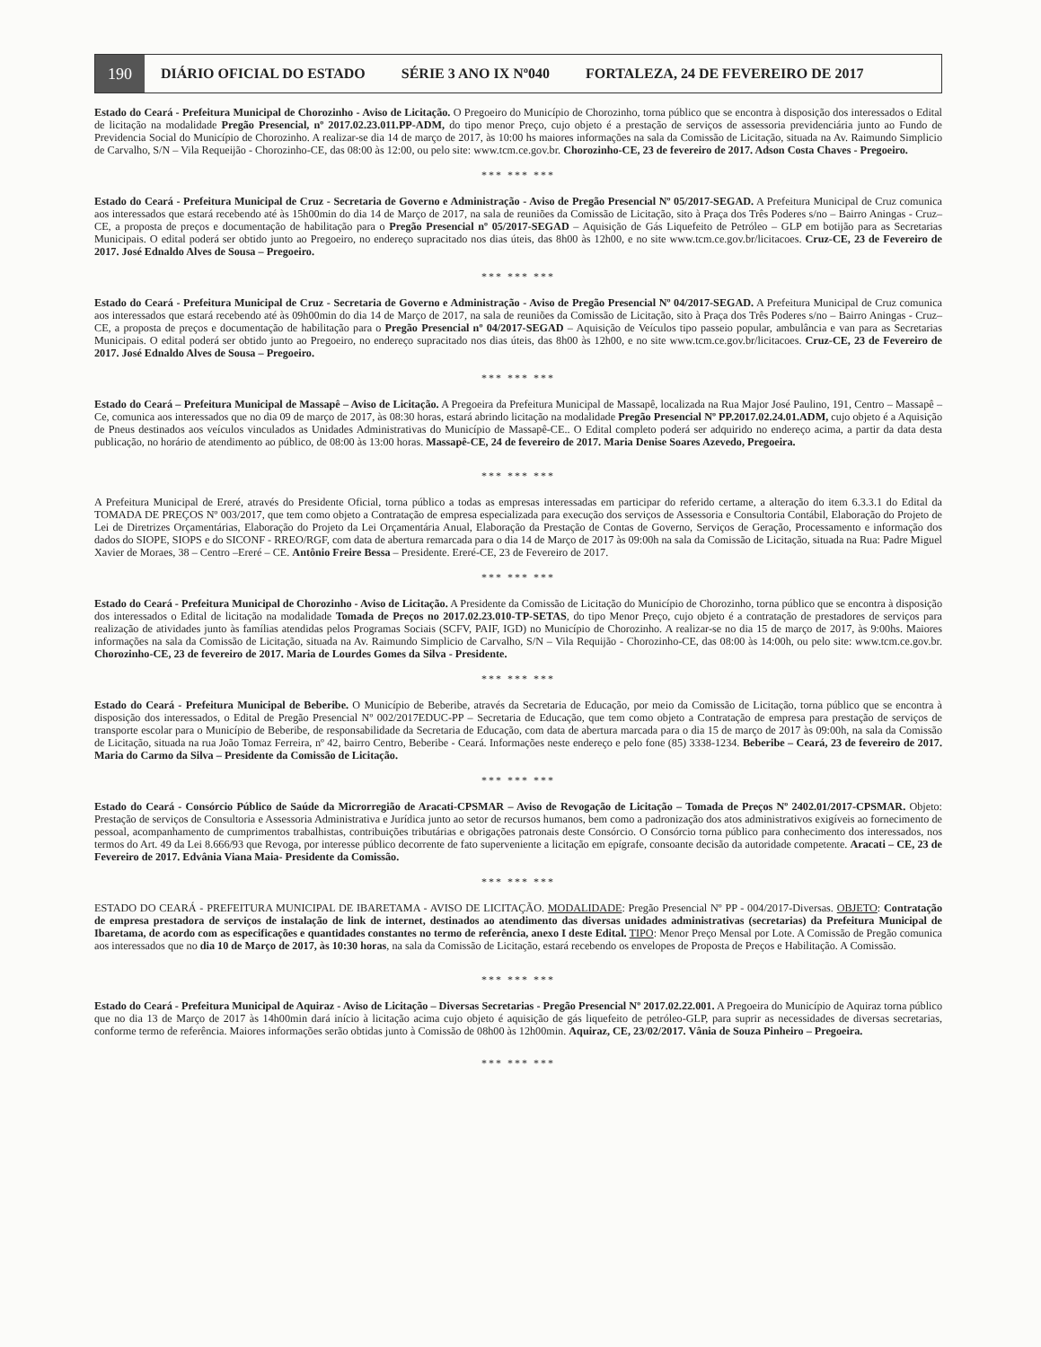190
DIÁRIO OFICIAL DO ESTADO SÉRIE 3 ANO IX Nº040 FORTALEZA, 24 DE FEVEREIRO DE 2017
Estado do Ceará - Prefeitura Municipal de Chorozinho - Aviso de Licitação. O Pregoeiro do Município de Chorozinho, torna público que se encontra à disposição dos interessados o Edital de licitação na modalidade Pregão Presencial, nº 2017.02.23.011.PP-ADM, do tipo menor Preço, cujo objeto é a prestação de serviços de assessoria previdenciária junto ao Fundo de Previdencia Social do Município de Chorozinho. A realizar-se dia 14 de março de 2017, às 10:00 hs maiores informações na sala da Comissão de Licitação, situada na Av. Raimundo Simplicio de Carvalho, S/N – Vila Requeijão - Chorozinho-CE, das 08:00 às 12:00, ou pelo site: www.tcm.ce.gov.br. Chorozinho-CE, 23 de fevereiro de 2017. Adson Costa Chaves - Pregoeiro.
*** *** ***
Estado do Ceará - Prefeitura Municipal de Cruz - Secretaria de Governo e Administração - Aviso de Pregão Presencial Nº 05/2017-SEGAD. A Prefeitura Municipal de Cruz comunica aos interessados que estará recebendo até às 15h00min do dia 14 de Março de 2017, na sala de reuniões da Comissão de Licitação, sito à Praça dos Três Poderes s/no – Bairro Aningas - Cruz–CE, a proposta de preços e documentação de habilitação para o Pregão Presencial nº 05/2017-SEGAD – Aquisição de Gás Liquefeito de Petróleo – GLP em botijão para as Secretarias Municipais. O edital poderá ser obtido junto ao Pregoeiro, no endereço supracitado nos dias úteis, das 8h00 às 12h00, e no site www.tcm.ce.gov.br/licitacoes. Cruz-CE, 23 de Fevereiro de 2017. José Ednaldo Alves de Sousa – Pregoeiro.
*** *** ***
Estado do Ceará - Prefeitura Municipal de Cruz - Secretaria de Governo e Administração - Aviso de Pregão Presencial Nº 04/2017-SEGAD. A Prefeitura Municipal de Cruz comunica aos interessados que estará recebendo até às 09h00min do dia 14 de Março de 2017, na sala de reuniões da Comissão de Licitação, sito à Praça dos Três Poderes s/no – Bairro Aningas - Cruz–CE, a proposta de preços e documentação de habilitação para o Pregão Presencial nº 04/2017-SEGAD – Aquisição de Veículos tipo passeio popular, ambulância e van para as Secretarias Municipais. O edital poderá ser obtido junto ao Pregoeiro, no endereço supracitado nos dias úteis, das 8h00 às 12h00, e no site www.tcm.ce.gov.br/licitacoes. Cruz-CE, 23 de Fevereiro de 2017. José Ednaldo Alves de Sousa – Pregoeiro.
*** *** ***
Estado do Ceará – Prefeitura Municipal de Massapê – Aviso de Licitação. A Pregoeira da Prefeitura Municipal de Massapê, localizada na Rua Major José Paulino, 191, Centro – Massapê – Ce, comunica aos interessados que no dia 09 de março de 2017, às 08:30 horas, estará abrindo licitação na modalidade Pregão Presencial Nº PP.2017.02.24.01.ADM, cujo objeto é a Aquisição de Pneus destinados aos veículos vinculados as Unidades Administrativas do Município de Massapê-CE.. O Edital completo poderá ser adquirido no endereço acima, a partir da data desta publicação, no horário de atendimento ao público, de 08:00 às 13:00 horas. Massapê-CE, 24 de fevereiro de 2017. Maria Denise Soares Azevedo, Pregoeira.
*** *** ***
A Prefeitura Municipal de Ereré, através do Presidente Oficial, torna público a todas as empresas interessadas em participar do referido certame, a alteração do item 6.3.3.1 do Edital da TOMADA DE PREÇOS Nº 003/2017, que tem como objeto a Contratação de empresa especializada para execução dos serviços de Assessoria e Consultoria Contábil, Elaboração do Projeto de Lei de Diretrizes Orçamentárias, Elaboração do Projeto da Lei Orçamentária Anual, Elaboração da Prestação de Contas de Governo, Serviços de Geração, Processamento e informação dos dados do SIOPE, SIOPS e do SICONF - RREO/RGF, com data de abertura remarcada para o dia 14 de Março de 2017 às 09:00h na sala da Comissão de Licitação, situada na Rua: Padre Miguel Xavier de Moraes, 38 – Centro –Ereré – CE. Antônio Freire Bessa – Presidente. Ereré-CE, 23 de Fevereiro de 2017.
*** *** ***
Estado do Ceará - Prefeitura Municipal de Chorozinho - Aviso de Licitação. A Presidente da Comissão de Licitação do Município de Chorozinho, torna público que se encontra à disposição dos interessados o Edital de licitação na modalidade Tomada de Preços no 2017.02.23.010-TP-SETAS, do tipo Menor Preço, cujo objeto é a contratação de prestadores de serviços para realização de atividades junto às famílias atendidas pelos Programas Sociais (SCFV, PAIF, IGD) no Município de Chorozinho. A realizar-se no dia 15 de março de 2017, às 9:00hs. Maiores informações na sala da Comissão de Licitação, situada na Av. Raimundo Simplicio de Carvalho, S/N – Vila Requijão - Chorozinho-CE, das 08:00 às 14:00h, ou pelo site: www.tcm.ce.gov.br. Chorozinho-CE, 23 de fevereiro de 2017. Maria de Lourdes Gomes da Silva - Presidente.
*** *** ***
Estado do Ceará - Prefeitura Municipal de Beberibe. O Município de Beberibe, através da Secretaria de Educação, por meio da Comissão de Licitação, torna público que se encontra à disposição dos interessados, o Edital de Pregão Presencial Nº 002/2017EDUC-PP – Secretaria de Educação, que tem como objeto a Contratação de empresa para prestação de serviços de transporte escolar para o Município de Beberibe, de responsabilidade da Secretaria de Educação, com data de abertura marcada para o dia 15 de março de 2017 às 09:00h, na sala da Comissão de Licitação, situada na rua João Tomaz Ferreira, nº 42, bairro Centro, Beberibe - Ceará. Informações neste endereço e pelo fone (85) 3338-1234. Beberibe – Ceará, 23 de fevereiro de 2017. Maria do Carmo da Silva – Presidente da Comissão de Licitação.
*** *** ***
Estado do Ceará - Consórcio Público de Saúde da Microrregião de Aracati-CPSMAR – Aviso de Revogação de Licitação – Tomada de Preços Nº 2402.01/2017-CPSMAR. Objeto: Prestação de serviços de Consultoria e Assessoria Administrativa e Jurídica junto ao setor de recursos humanos, bem como a padronização dos atos administrativos exigíveis ao fornecimento de pessoal, acompanhamento de cumprimentos trabalhistas, contribuições tributárias e obrigações patronais deste Consórcio. O Consórcio torna público para conhecimento dos interessados, nos termos do Art. 49 da Lei 8.666/93 que Revoga, por interesse público decorrente de fato superveniente a licitação em epígrafe, consoante decisão da autoridade competente. Aracati – CE, 23 de Fevereiro de 2017. Edvânia Viana Maia- Presidente da Comissão.
*** *** ***
ESTADO DO CEARÁ - PREFEITURA MUNICIPAL DE IBARETAMA - AVISO DE LICITAÇÃO. MODALIDADE: Pregão Presencial Nº PP - 004/2017-Diversas. OBJETO: Contratação de empresa prestadora de serviços de instalação de link de internet, destinados ao atendimento das diversas unidades administrativas (secretarias) da Prefeitura Municipal de Ibaretama, de acordo com as especificações e quantidades constantes no termo de referência, anexo I deste Edital. TIPO: Menor Preço Mensal por Lote. A Comissão de Pregão comunica aos interessados que no dia 10 de Março de 2017, às 10:30 horas, na sala da Comissão de Licitação, estará recebendo os envelopes de Proposta de Preços e Habilitação. A Comissão.
*** *** ***
Estado do Ceará - Prefeitura Municipal de Aquiraz - Aviso de Licitação – Diversas Secretarias - Pregão Presencial Nº 2017.02.22.001. A Pregoeira do Município de Aquiraz torna público que no dia 13 de Março de 2017 às 14h00min dará início à licitação acima cujo objeto é aquisição de gás liquefeito de petróleo-GLP, para suprir as necessidades de diversas secretarias, conforme termo de referência. Maiores informações serão obtidas junto à Comissão de 08h00 às 12h00min. Aquiraz, CE, 23/02/2017. Vânia de Souza Pinheiro – Pregoeira.
*** *** ***